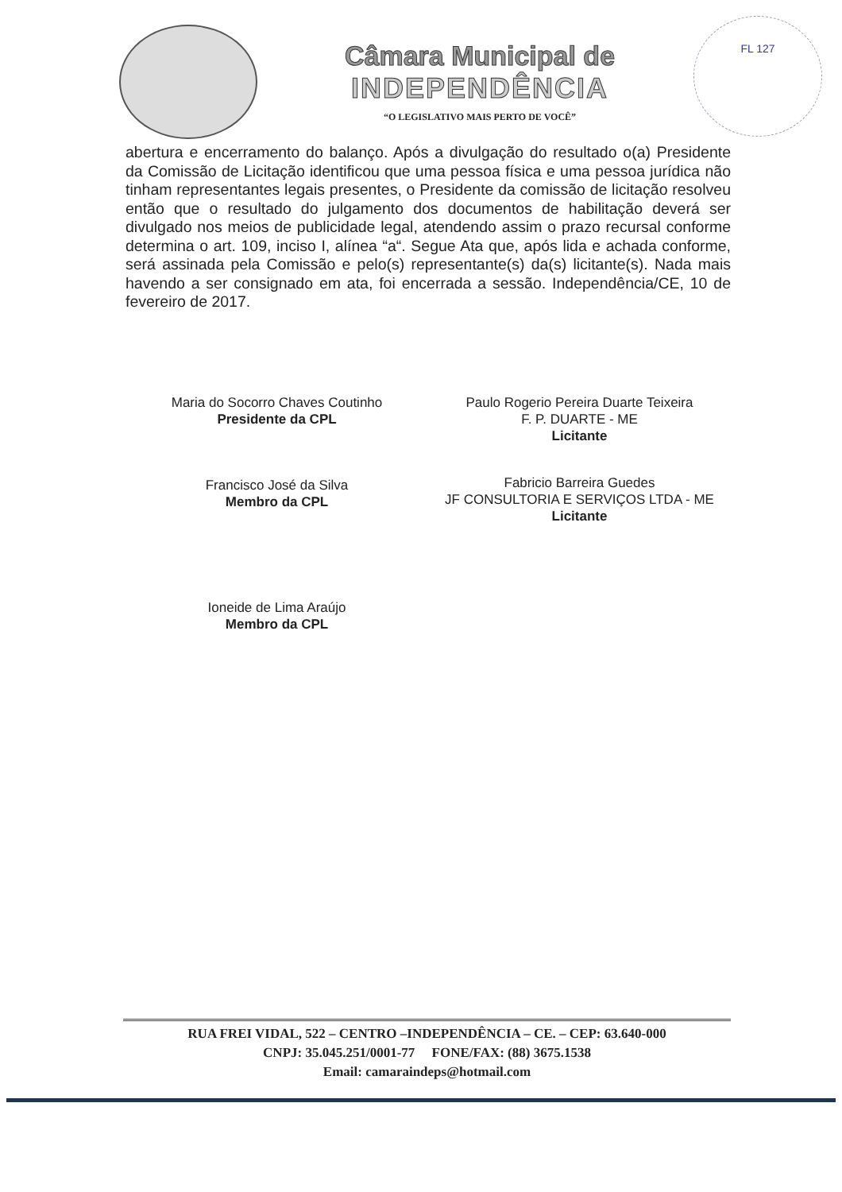Câmara Municipal de
INDEPENDÊNCIA
“O LEGISLATIVO MAIS PERTO DE VOCÊ”
FL 127
abertura e encerramento do balanço. Após a divulgação do resultado o(a) Presidente da Comissão de Licitação identificou que uma pessoa física e uma pessoa jurídica não tinham representantes legais presentes, o Presidente da comissão de licitação resolveu então que o resultado do julgamento dos documentos de habilitação deverá ser divulgado nos meios de publicidade legal, atendendo assim o prazo recursal conforme determina o art. 109, inciso I, alínea “a“. Segue Ata que, após lida e achada conforme, será assinada pela Comissão e pelo(s) representante(s) da(s) licitante(s). Nada mais havendo a ser consignado em ata, foi encerrada a sessão. Independência/CE, 10 de fevereiro de 2017.
Maria do Socorro Chaves Coutinho
Presidente da CPL
Francisco José da Silva
Membro da CPL
Ioneide de Lima Araújo
Membro da CPL
Paulo Rogerio Pereira Duarte Teixeira
F. P. DUARTE - ME
Licitante
Fabricio Barreira Guedes
JF CONSULTORIA E SERVIÇOS LTDA - ME
Licitante
RUA FREI VIDAL, 522 – CENTRO –INDEPENDÊNCIA – CE. – CEP: 63.640-000
CNPJ: 35.045.251/0001-77 FONE/FAX: (88) 3675.1538
Email: camaraindeps@hotmail.com